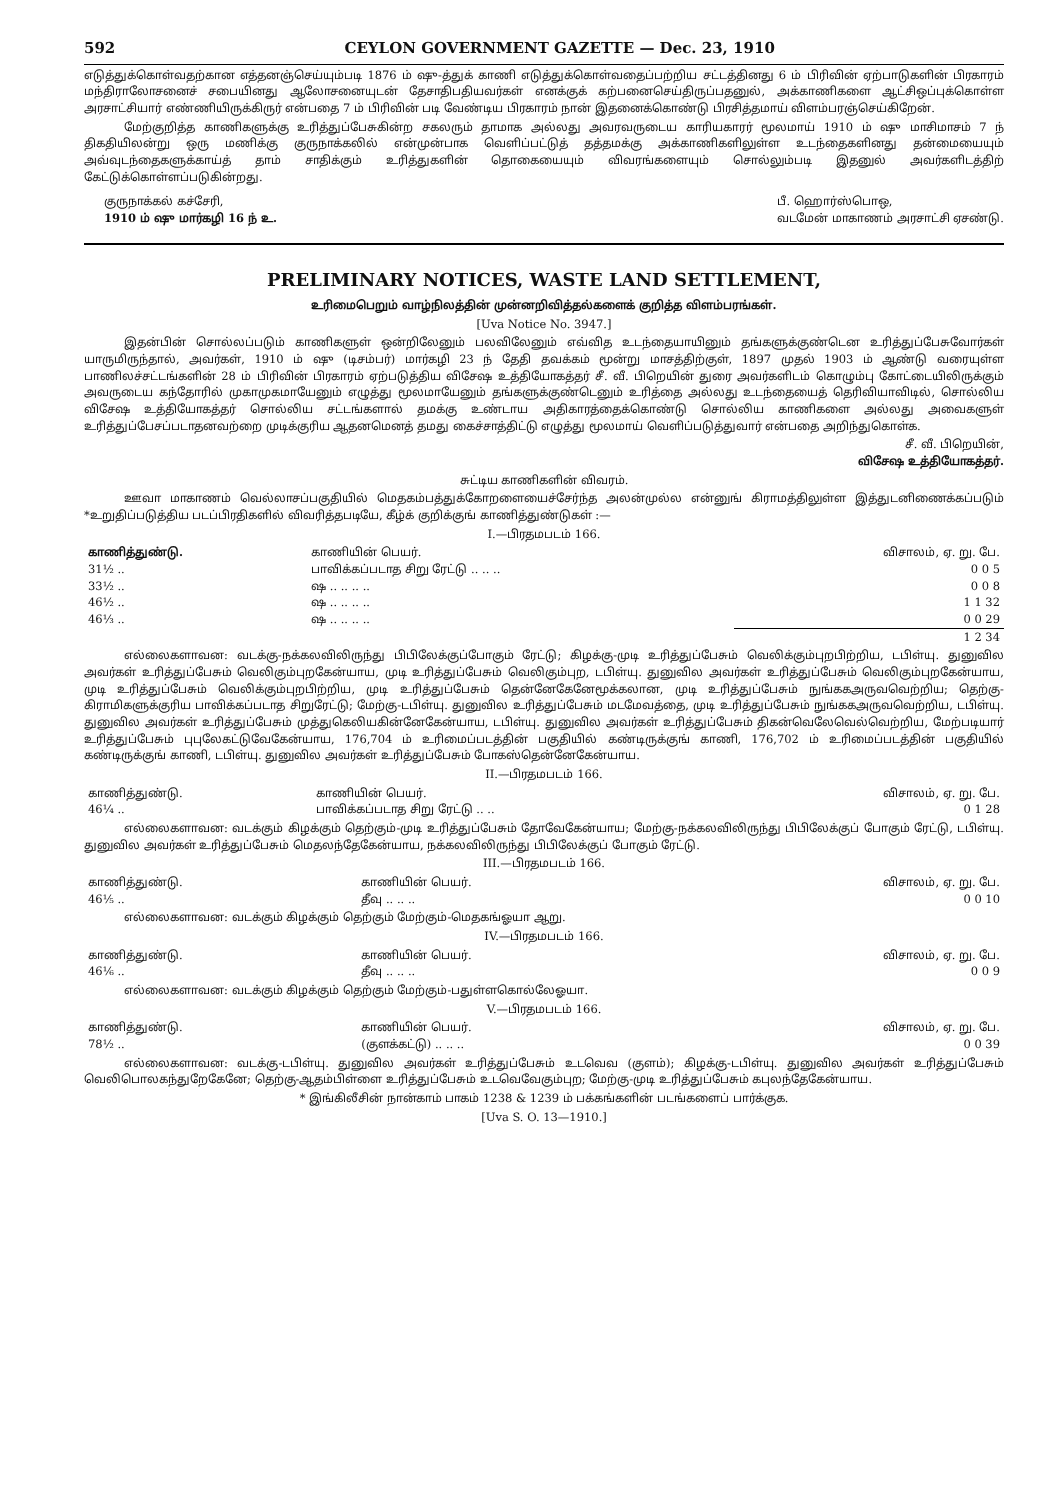592 CEYLON GOVERNMENT GAZETTE — Dec. 23, 1910
எடுத்துக்கொள்வதற்கான எத்தனஞ்செய்யும்படி 1876 ம் ஷு-த்துக் காணி எடுத்துக்கொள்வதைப்பற்றிய சட்டத்தினது 6 ம் பிரிவின் ஏற்பாடுகளின் பிரகாரம் மந்திராலோசனைச் சபையினது ஆலோசனையுடன் தேசாதிபதியவர்கள் எனக்குக் கற்பனைசெய்திருப்பதனுல், அக்காணிகளை ஆட்சிஒப்புக்கொள்ள அரசாட்சியார் எண்ணியிருக்கிருர் என்பதை 7 ம் பிரிவின் படி வேண்டிய பிரகாரம் நான் இதனைக்கொண்டு பிரசித்தமாய் விளம்பரஞ்செய்கிறேன்.
மேற்குறித்த காணிகளுக்கு உரித்துப்பேசுகின்ற சகலரும் தாமாக அல்லது அவரவருடைய காரியகாரர் மூலமாய் 1910 ம் ஷு மாசிமாசம் 7 ந் திகதியிலன்று ஒரு மணிக்கு குருநாக்கலில் என்முன்பாக வெளிப்பட்டுத் தத்தமக்கு அக்காணிகளிலுள்ள உடந்தைகளினது தன்மையையும் அவ்வுடந்தைகளுக்காய்த் தாம் சாதிக்கும் உரித்துகளின் தொகையையும் விவரங்களையும் சொல்லும்படி இதனுல் அவர்களிடத்திற் கேட்டுக்கொள்ளப்படுகின்றது.
குருநாக்கல் கச்சேரி,
1910 ம் ஷு மார்கழி 16 ந் உ.
பீ. ஹொர்ஸ்பொஒ,
வடமேன் மாகாணம் அரசாட்சி ஏசண்டு.
PRELIMINARY NOTICES, WASTE LAND SETTLEMENT,
உரிமைபெறும் வாழ்நிலத்தின் முன்னறிவித்தல்களைக் குறித்த விளம்பரங்கள்.
[Uva Notice No. 3947.]
இதன்பின் சொல்லப்படும் காணிகளுள் ஒன்றிலேனும் பலவிலேனும் எவ்வித உடந்தையாயினும் தங்களுக்குண்டென உரித்துப்பேசுவோர்கள் யாருமிருந்தால், அவர்கள், 1910 ம் ஷு (டிசம்பர்) மார்கழி 23 ந் தேதி தவக்கம் மூன்று மாசத்திற்குள், 1897 முதல் 1903 ம் ஆண்டு வரையுள்ள பாணிலச்சட்டங்களின் 28 ம் பிரிவின் பிரகாரம் ஏற்படுத்திய விசேஷ உத்தியோகத்தர் சீ. வீ. பிறெயின் துரை அவர்களிடம் கொழும்பு கோட்டையிலிருக்கும் அவருடைய கந்தோரில் முகாமுகமாயேனும் எழுத்து மூலமாயேனும் தங்களுக்குண்டெனும் உரித்தை அல்லது உடந்தையைத் தெரிவியாவிடில், சொல்லிய விசேஷ உத்தியோகத்தர் சொல்லிய சட்டங்களால் தமக்கு உண்டாய அதிகாரத்தைக்கொண்டு சொல்லிய காணிகளை அல்லது அவைகளுள் உரித்துப்பேசப்படாதனவற்றை முடிக்குரிய ஆதனமெனத் தமது கைச்சாத்திட்டு எழுத்து மூலமாய் வெளிப்படுத்துவார் என்பதை அறிந்துகொள்க.
சீ. வீ. பிறெயின்,
விசேஷ உத்தியோகத்தர்.
சுட்டிய காணிகளின் விவரம்.
ஊவா மாகாணம் வெல்லாசப்பகுதியில் மெதகம்பத்துக்கோறளையைச்சேர்ந்த அலன்முல்ல என்னுங் கிராமத்திலுள்ள இத்துடனிணைக்கப்படும் *உறுதிப்படுத்திய படப்பிரதிகளில் விவரித்தபடியே, கீழ்க் குறிக்குங் காணித்துண்டுகள் :—
I.—பிரதமபடம் 166.
| காணித்துண்டு. | காணியின் பெயர். | விசாலம், ஏ. று. பே. |
| --- | --- | --- |
| 31½ .. | பாவிக்கப்படாத சிறு ரேட்டு .. .. .. | 0 0 5 |
| 33½ .. | ஷ .. .. .. .. | 0 0 8 |
| 46½ .. | ஷ .. .. .. .. | 1 1 32 |
| 46⅓ .. | ஷ .. .. .. .. | 0 0 29 |
| | | 1 2 34 |
எல்லைகளாவன: வடக்கு-நக்கலவிலிருந்து பிபிலேக்குப்போகும் ரேட்டு; கிழக்கு-முடி உரித்துப்பேசும் வெலிக்கும்புறபிற்றிய, டபிள்யு. துனுவில அவர்கள் உரித்துப்பேசும் வெலிகும்புறகேன்யாய, முடி உரித்துப்பேசும் வெலிகும்புற, டபிள்யு. துனுவில அவர்கள் உரித்துப்பேசும் வெலிகும்புறகேன்யாய, முடி உரித்துப்பேசும் வெலிக்கும்புறபிற்றிய, முடி உரித்துப்பேசும் தென்னேகேனேமூக்கலான, முடி உரித்துப்பேசும் நுங்ககஅருவவெற்றிய; தெற்கு-கிராமிகளுக்குரிய பாவிக்கப்படாத சிறுரேட்டு; மேற்கு-டபிள்யு. துனுவில உரித்துப்பேசும் மடமேவத்தை, முடி உரித்துப்பேசும் நுங்ககஅருவவெற்றிய, டபிள்யு. துனுவில அவர்கள் உரித்துப்பேசும் முத்துகெலியகின்னேகேன்யாய, டபிள்யு. துனுவில அவர்கள் உரித்துப்பேசும் திகன்வெலேவெல்வெற்றிய, மேற்படியார் உரித்துப்பேசும் புபுலேகட்டுவேகேன்யாய, 176,704 ம் உரிமைப்படத்தின் பகுதியில் கண்டிருக்குங் காணி, 176,702 ம் உரிமைப்படத்தின் பகுதியில் கண்டிருக்குங் காணி, டபிள்யு. துனுவில அவர்கள் உரித்துப்பேசும் போகஸ்தென்னேகேன்யாய.
II.—பிரதமபடம் 166.
| காணித்துண்டு. | காணியின் பெயர். | விசாலம், ஏ. று. பே. |
| --- | --- | --- |
| 46¼ .. | பாவிக்கப்படாத சிறு ரேட்டு .. .. | 0 1 28 |
எல்லைகளாவன: வடக்கும் கிழக்கும் தெற்கும்-முடி உரித்துப்பேசும் தோவேகேன்யாய; மேற்கு-நக்கலவிலிருந்து பிபிலேக்குப் போகும் ரேட்டு, டபிள்யு. துனுவில அவர்கள் உரித்துப்பேசும் மெதலந்தேகேன்யாய, நக்கலவிலிருந்து பிபிலேக்குப் போகும் ரேட்டு.
III.—பிரதமபடம் 166.
| காணித்துண்டு. | காணியின் பெயர். | விசாலம், ஏ. று. பே. |
| --- | --- | --- |
| 46⅕ .. | தீவு .. .. .. | 0 0 10 |
எல்லைகளாவன: வடக்கும் கிழக்கும் தெற்கும் மேற்கும்-மெதகங்ஓயா ஆறு.
IV.—பிரதமபடம் 166.
| காணித்துண்டு. | காணியின் பெயர். | விசாலம், ஏ. று. பே. |
| --- | --- | --- |
| 46⅙ .. | தீவு .. .. .. | 0 0 9 |
எல்லைகளாவன: வடக்கும் கிழக்கும் தெற்கும் மேற்கும்-பதுள்ளகொல்லேஓயா.
V.—பிரதமபடம் 166.
| காணித்துண்டு. | காணியின் பெயர். | விசாலம், ஏ. று. பே. |
| --- | --- | --- |
| 78½ .. | (குளக்கட்டு) .. .. .. | 0 0 39 |
எல்லைகளாவன: வடக்கு-டபிள்யு. துனுவில அவர்கள் உரித்துப்பேசும் உடவெவ (குளம்); கிழக்கு-டபிள்யு. துனுவில அவர்கள் உரித்துப்பேசும் வெலிபொலகந்துறேகேனே; தெற்கு-ஆதம்பிள்ளை உரித்துப்பேசும் உடவெவேகும்புற; மேற்கு-முடி உரித்துப்பேசும் கபுலந்தேகேன்யாய.
* இங்கிலீசின் நான்காம் பாகம் 1238 & 1239 ம் பக்கங்களின் படங்களைப் பார்க்குக.
[Uva S. O. 13—1910.]